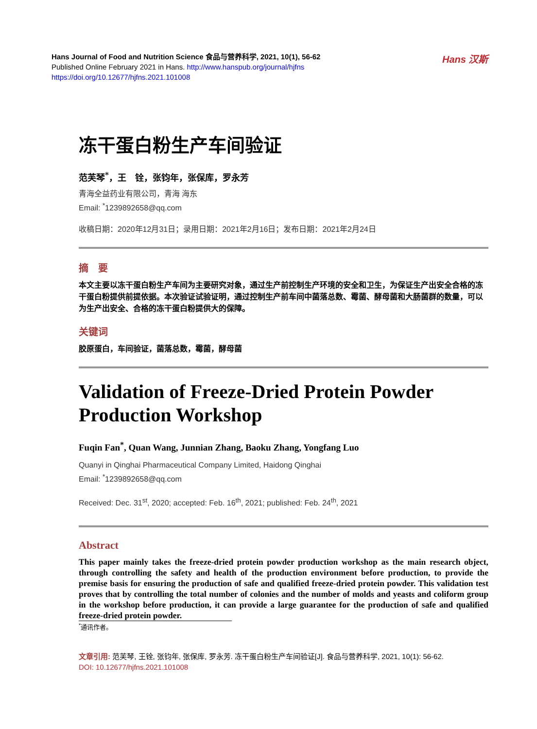Hans Journal of Food and Nutrition Science 食品与营养科学, 2021, 10(1), 56-62
Published Online February 2021 in Hans. http://www.hanspub.org/journal/hjfns
https://doi.org/10.12677/hjfns.2021.101008
Hans 汉斯
冻干蛋白粉生产车间验证
范芙琴<sup>*</sup>，王　铨，张钧年，张保库，罗永芳
青海全益药业有限公司，青海 海东
Email: <sup>*</sup>1239892658@qq.com
收稿日期：2020年12月31日；录用日期：2021年2月16日；发布日期：2021年2月24日
摘　要
本文主要以冻干蛋白粉生产车间为主要研究对象，通过生产前控制生产环境的安全和卫生，为保证生产出安全合格的冻干蛋白粉提供前提依据。本次验证试验证明，通过控制生产前车间中菌落总数、霉菌、酵母菌和大肠菌群的数量，可以为生产出安全、合格的冻干蛋白粉提供大的保障。
关键词
胶原蛋白，车间验证，菌落总数，霉菌，酵母菌
Validation of Freeze-Dried Protein Powder Production Workshop
Fuqin Fan<sup>*</sup>, Quan Wang, Junnian Zhang, Baoku Zhang, Yongfang Luo
Quanyi in Qinghai Pharmaceutical Company Limited, Haidong Qinghai
Email: <sup>*</sup>1239892658@qq.com
Received: Dec. 31<sup>st</sup>, 2020; accepted: Feb. 16<sup>th</sup>, 2021; published: Feb. 24<sup>th</sup>, 2021
Abstract
This paper mainly takes the freeze-dried protein powder production workshop as the main research object, through controlling the safety and health of the production environment before production, to provide the premise basis for ensuring the production of safe and qualified freeze-dried protein powder. This validation test proves that by controlling the total number of colonies and the number of molds and yeasts and coliform group in the workshop before production, it can provide a large guarantee for the production of safe and qualified freeze-dried protein powder.
<sup>*</sup> 通讯作者。
文章引用: 范芙琴, 王铨, 张钧年, 张保库, 罗永芳. 冻干蛋白粉生产车间验证[J]. 食品与营养科学, 2021, 10(1): 56-62.
DOI: 10.12677/hjfns.2021.101008